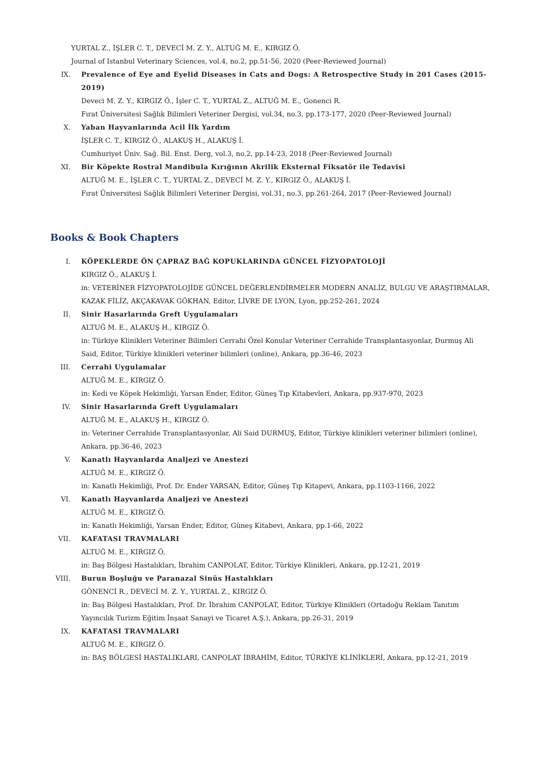YURTAL Z., İŞLER C. T., DEVECİ M. Z. Y., ALTUĞ M. E., KIRGIZ Ö.
Journal of Istanbul Veterinary Sciences, vol.4, no.2, pp.51-56, 2020 (Peer-Reviewed Journal)
IX. Prevalence of Eye and Eyelid Diseases in Cats and Dogs: A Retrospective Study in 201 Cases (2015-2019)
Deveci M. Z. Y., KIRGIZ Ö., İşler C. T., YURTAL Z., ALTUĞ M. E., Gonenci R.
Fırat Üniversitesi Sağlık Bilimleri Veteriner Dergisi, vol.34, no.3, pp.173-177, 2020 (Peer-Reviewed Journal)
X. Yaban Hayvanlarında Acil İlk Yardım
İŞLER C. T., KIRGIZ Ö., ALAKUŞ H., ALAKUŞ İ.
Cumhuriyet Üniv. Sağ. Bil. Enst. Derg, vol.3, no.2, pp.14-23, 2018 (Peer-Reviewed Journal)
XI. Bir Köpekte Rostral Mandibula Kırığının Akrilik Eksternal Fiksatör ile Tedavisi
ALTUĞ M. E., İŞLER C. T., YURTAL Z., DEVECİ M. Z. Y., KIRGIZ Ö., ALAKUŞ İ.
Fırat Üniversitesi Sağlık Bilimleri Veteriner Dergisi, vol.31, no.3, pp.261-264, 2017 (Peer-Reviewed Journal)
Books & Book Chapters
I. KÖPEKLERDE ÖN ÇAPRAZ BAĞ KOPUKLARINDA GÜNCEL FİZYOPATOLOJİ
KIRGIZ Ö., ALAKUŞ İ.
in: VETERİNER FİZYOPATOLOJİDE GÜNCEL DEĞERLENDİRMELER MODERN ANALİZ, BULGU VE ARAŞTIRMALAR, KAZAK FİLİZ, AKÇAKAVAK GÖKHAN, Editor, LİVRE DE LYON, Lyon, pp.252-261, 2024
II. Sinir Hasarlarında Greft Uygulamaları
ALTUĞ M. E., ALAKUŞ H., KIRGIZ Ö.
in: Türkiye Klinikleri Veteriner Bilimleri Cerrahi Özel Konular Veteriner Cerrahide Transplantasyonlar, Durmuş Ali Said, Editor, Türkiye klinikleri veteriner bilimleri (online), Ankara, pp.36-46, 2023
III. Cerrahi Uygulamalar
ALTUĞ M. E., KIRGIZ Ö.
in: Kedi ve Köpek Hekimliği, Yarsan Ender, Editor, Güneş Tıp Kitabevleri, Ankara, pp.937-970, 2023
IV. Sinir Hasarlarında Greft Uygulamaları
ALTUĞ M. E., ALAKUŞ H., KIRGIZ Ö.
in: Veteriner Cerrahide Transplantasyonlar, Ali Said DURMUŞ, Editor, Türkiye klinikleri veteriner bilimleri (online), Ankara, pp.36-46, 2023
V. Kanatlı Hayvanlarda Analjezi ve Anestezi
ALTUĞ M. E., KIRGIZ Ö.
in: Kanatlı Hekimliği, Prof. Dr. Ender YARSAN, Editor, Güneş Tıp Kitapevi, Ankara, pp.1103-1166, 2022
VI. Kanatlı Hayvanlarda Analjezi ve Anestezi
ALTUĞ M. E., KIRGIZ Ö.
in: Kanatlı Hekimliği, Yarsan Ender, Editor, Güneş Kitabevi, Ankara, pp.1-66, 2022
VII. KAFATASI TRAVMALARI
ALTUĞ M. E., KIRGIZ Ö.
in: Baş Bölgesi Hastalıkları, İbrahim CANPOLAT, Editor, Türkiye Klinikleri, Ankara, pp.12-21, 2019
VIII. Burun Boşluğu ve Paranazal Sinüs Hastalıkları
GÖNENCİ R., DEVECİ M. Z. Y., YURTAL Z., KIRGIZ Ö.
in: Baş Bölgesi Hastalıkları, Prof. Dr. İbrahim CANPOLAT, Editor, Türkiye Klinikleri (Ortadoğu Reklam Tanıtım Yayıncılık Turizm Eğitim İnşaat Sanayi ve Ticaret A.Ş.), Ankara, pp.26-31, 2019
IX. KAFATASI TRAVMALARI
ALTUĞ M. E., KIRGIZ Ö.
in: BAŞ BÖLGESİ HASTALIKLARI, CANPOLAT İBRAHİM, Editor, TÜRKİYE KLİNİKLERİ, Ankara, pp.12-21, 2019